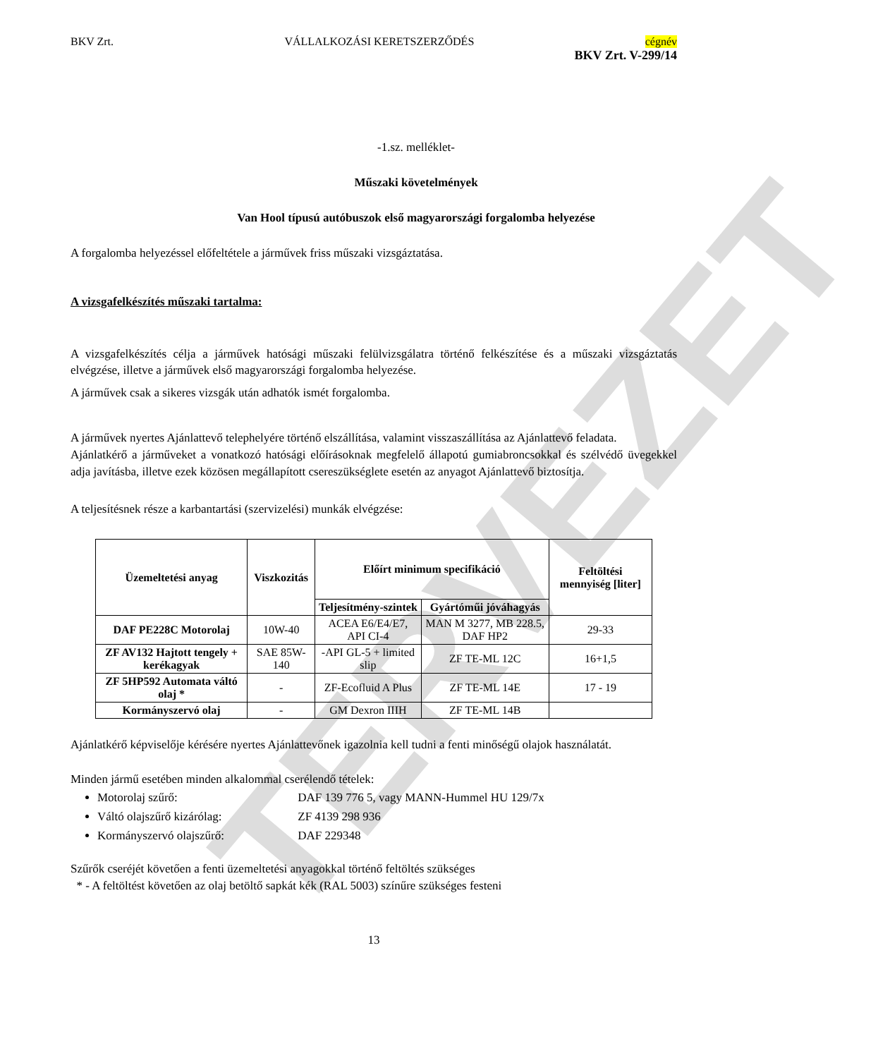TERVEZET
BKV Zrt. VÁLLALKOZÁSI KERETSZERZŐDÉS cégnév
BKV Zrt. V-299/14
-1.sz. melléklet-
Műszaki követelmények
Van Hool típusú autóbuszok első magyarországi forgalomba helyezése
A forgalomba helyezéssel előfeltétele a járművek friss műszaki vizsgáztatása.
A vizsgafelkészítés műszaki tartalma:
A vizsgafelkészítés célja a járművek hatósági műszaki felülvizsgálatra történő felkészítése és a műszaki vizsgáztatás elvégzése, illetve a járművek első magyarországi forgalomba helyezése.
A járművek csak a sikeres vizsgák után adhatók ismét forgalomba.
A járművek nyertes Ajánlattevő telephelyére történő elszállítása, valamint visszaszállítása az Ajánlattevő feladata.
Ajánlatkérő a járműveket a vonatkozó hatósági előírásoknak megfelelő állapotú gumiabroncsokkal és szélvédő üvegekkel adja javításba, illetve ezek közösen megállapított csereszükséglete esetén az anyagot Ajánlattevő biztosítja.
A teljesítésnek része a karbantartási (szervizelési) munkák elvégzése:
| Üzemeltetési anyag | Viszkozitás | Előírt minimum specifikáció | | Feltöltési mennyiség [liter] |
| --- | --- | --- | --- | --- |
| | | Teljesítmény-szintek | Gyártóműi jóváhagyás | |
| DAF PE228C Motorolaj | 10W-40 | ACEA E6/E4/E7, API CI-4 | MAN M 3277, MB 228.5, DAF HP2 | 29-33 |
| ZF AV132 Hajtott tengely + kerékagyak | SAE 85W-140 | -API GL-5 + limited slip | ZF TE-ML 12C | 16+1,5 |
| ZF 5HP592 Automata váltó olaj * | - | ZF-Ecofluid A Plus | ZF TE-ML 14E | 17 - 19 |
| Kormányszervó olaj | - | GM Dexron IIIH | ZF TE-ML 14B | |
Ajánlatkérő képviselője kérésére nyertes Ajánlattevőnek igazolnia kell tudni a fenti minőségű olajok használatát.
Minden jármű esetében minden alkalommal cserélendő tételek:
Motorolaj szűrő: DAF 139 776 5, vagy MANN-Hummel HU 129/7x
Váltó olajszűrő kizárólag: ZF 4139 298 936
Kormányszervó olajszűrő: DAF 229348
Szűrők cseréjét követően a fenti üzemeltetési anyagokkal történő feltöltés szükséges
* - A feltöltést követően az olaj betöltő sapkát kék (RAL 5003) színűre szükséges festeni
13